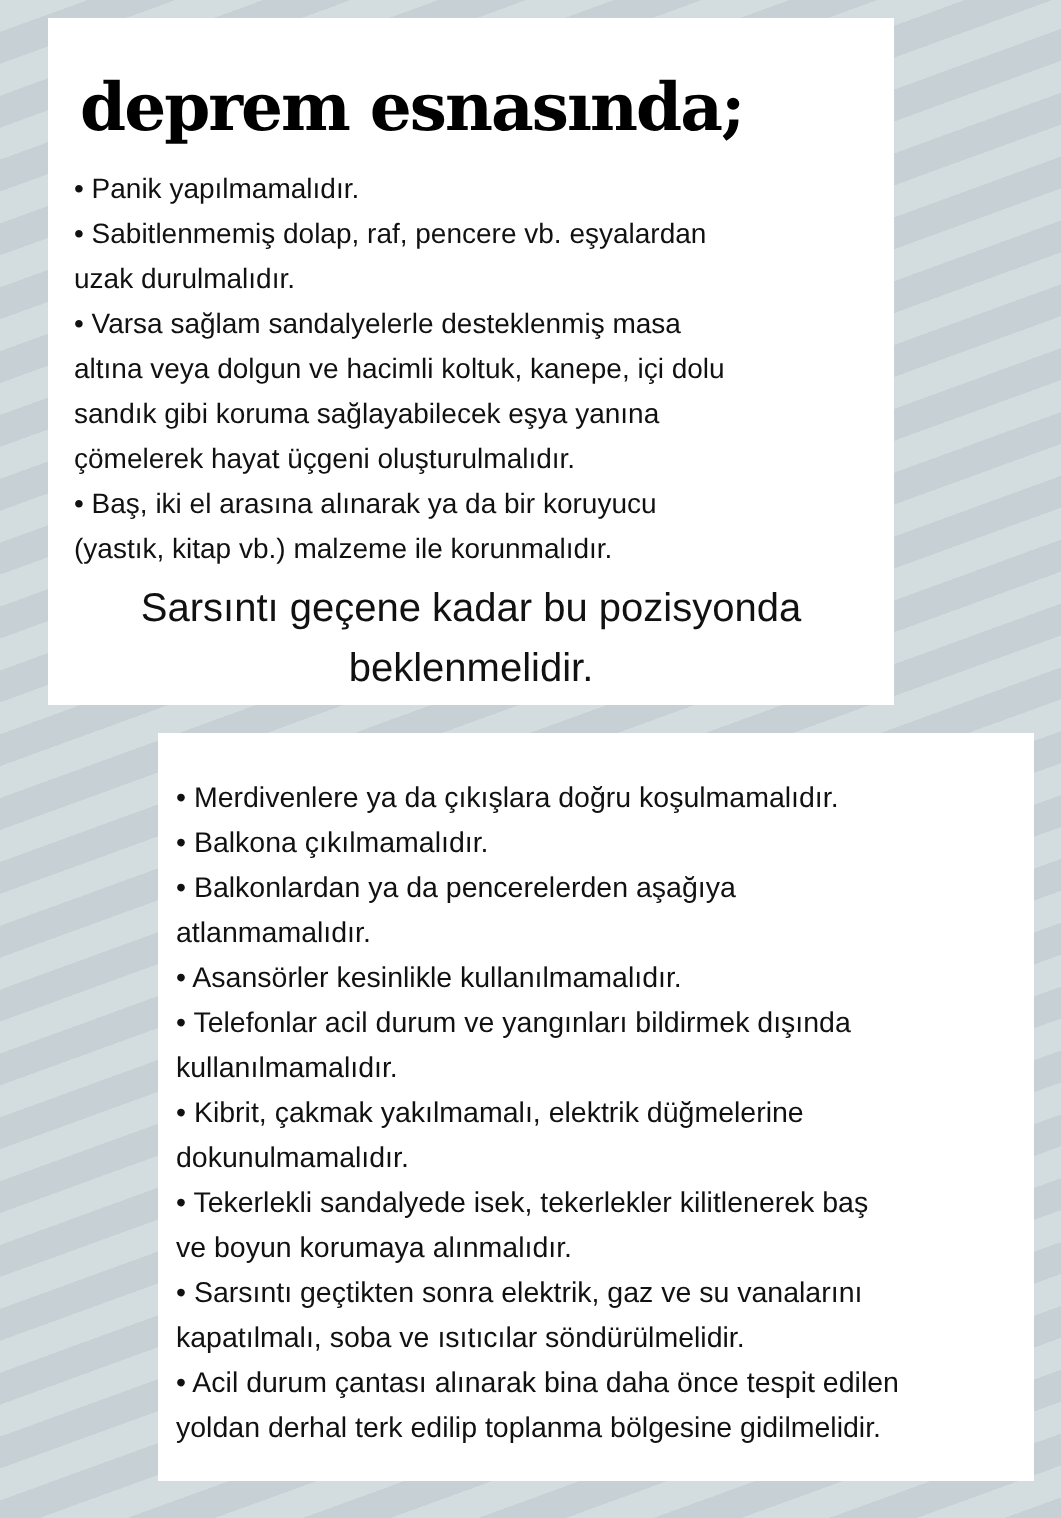deprem esnasında;
• Panik yapılmamalıdır.
• Sabitlenmemiş dolap, raf, pencere vb. eşyalardan
uzak durulmalıdır.
• Varsa sağlam sandalyelerle desteklenmiş masa
altına veya dolgun ve hacimli koltuk, kanepe, içi dolu
sandık gibi koruma sağlayabilecek eşya yanına
çömelerek hayat üçgeni oluşturulmalıdır.
• Baş, iki el arasına alınarak ya da bir koruyucu
(yastık, kitap vb.) malzeme ile korunmalıdır.
Sarsıntı geçene kadar bu pozisyonda
beklenmelidir.
• Merdivenlere ya da çıkışlara doğru koşulmamalıdır.
• Balkona çıkılmamalıdır.
• Balkonlardan ya da pencerelerden aşağıya
atlanmamalıdır.
• Asansörler kesinlikle kullanılmamalıdır.
• Telefonlar acil durum ve yangınları bildirmek dışında
kullanılmamalıdır.
• Kibrit, çakmak yakılmamalı, elektrik düğmelerine
dokunulmamalıdır.
• Tekerlekli sandalyede isek, tekerlekler kilitlenerek baş
ve boyun korumaya alınmalıdır.
• Sarsıntı geçtikten sonra elektrik, gaz ve su vanalarını
kapatılmalı, soba ve ısıtıcılar söndürülmelidir.
• Acil durum çantası alınarak bina daha önce tespit edilen
yoldan derhal terk edilip toplanma bölgesine gidilmelidir.